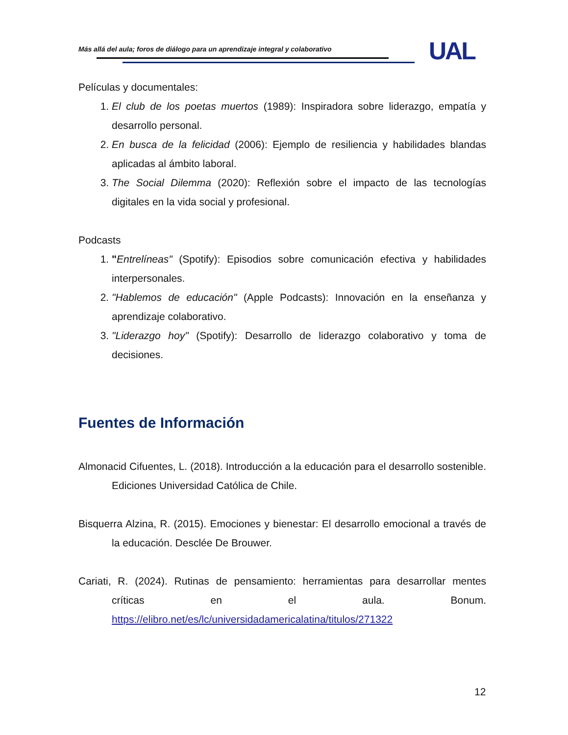Más allá del aula; foros de diálogo para un aprendizaje integral y colaborativo
UAL
Películas y documentales:
1. El club de los poetas muertos (1989): Inspiradora sobre liderazgo, empatía y desarrollo personal.
2. En busca de la felicidad (2006): Ejemplo de resiliencia y habilidades blandas aplicadas al ámbito laboral.
3. The Social Dilemma (2020): Reflexión sobre el impacto de las tecnologías digitales en la vida social y profesional.
Podcasts
1. "Entrelíneas" (Spotify): Episodios sobre comunicación efectiva y habilidades interpersonales.
2. "Hablemos de educación" (Apple Podcasts): Innovación en la enseñanza y aprendizaje colaborativo.
3. "Liderazgo hoy" (Spotify): Desarrollo de liderazgo colaborativo y toma de decisiones.
Fuentes de Información
Almonacid Cifuentes, L. (2018). Introducción a la educación para el desarrollo sostenible. Ediciones Universidad Católica de Chile.
Bisquerra Alzina, R. (2015). Emociones y bienestar: El desarrollo emocional a través de la educación. Desclée De Brouwer.
Cariati, R. (2024). Rutinas de pensamiento: herramientas para desarrollar mentes críticas en el aula. Bonum. https://elibro.net/es/lc/universidadamericalatina/titulos/271322
12